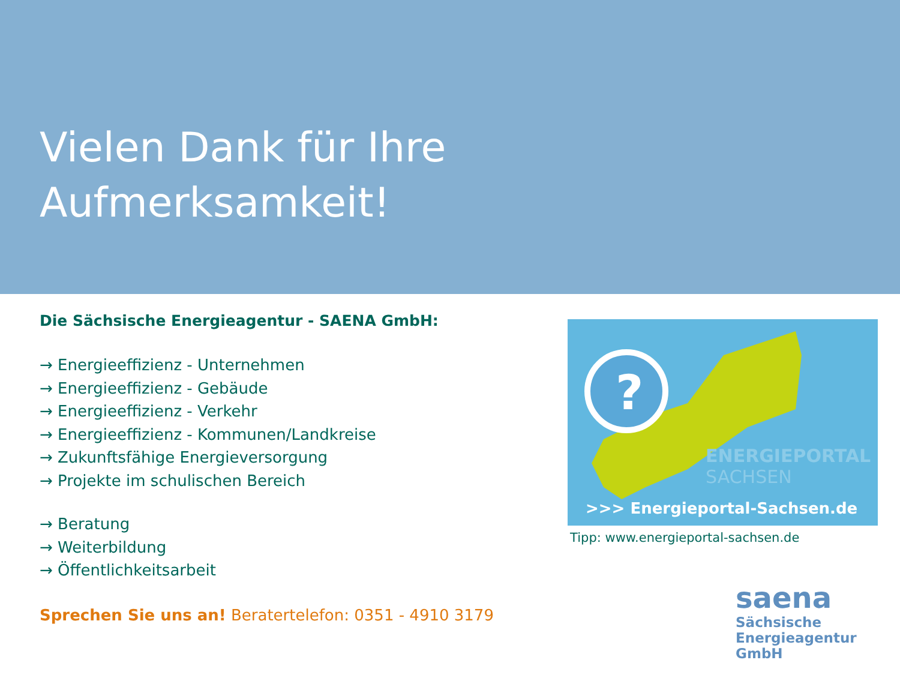Vielen Dank für Ihre
Aufmerksamkeit!
Die Sächsische Energieagentur - SAENA GmbH:
→ Energieeffizienz - Unternehmen
→ Energieeffizienz - Gebäude
→ Energieeffizienz - Verkehr
→ Energieeffizienz - Kommunen/Landkreise
→ Zukunftsfähige Energieversorgung
→ Projekte im schulischen Bereich
→ Beratung
→ Weiterbildung
→ Öffentlichkeitsarbeit
Sprechen Sie uns an! Beratertelefon: 0351 - 4910 3179
?
ENERGIEPORTAL
SACHSEN
>>> Energieportal-Sachsen.de
Tipp: www.energieportal-sachsen.de
saena
Sächsische
Energieagentur GmbH